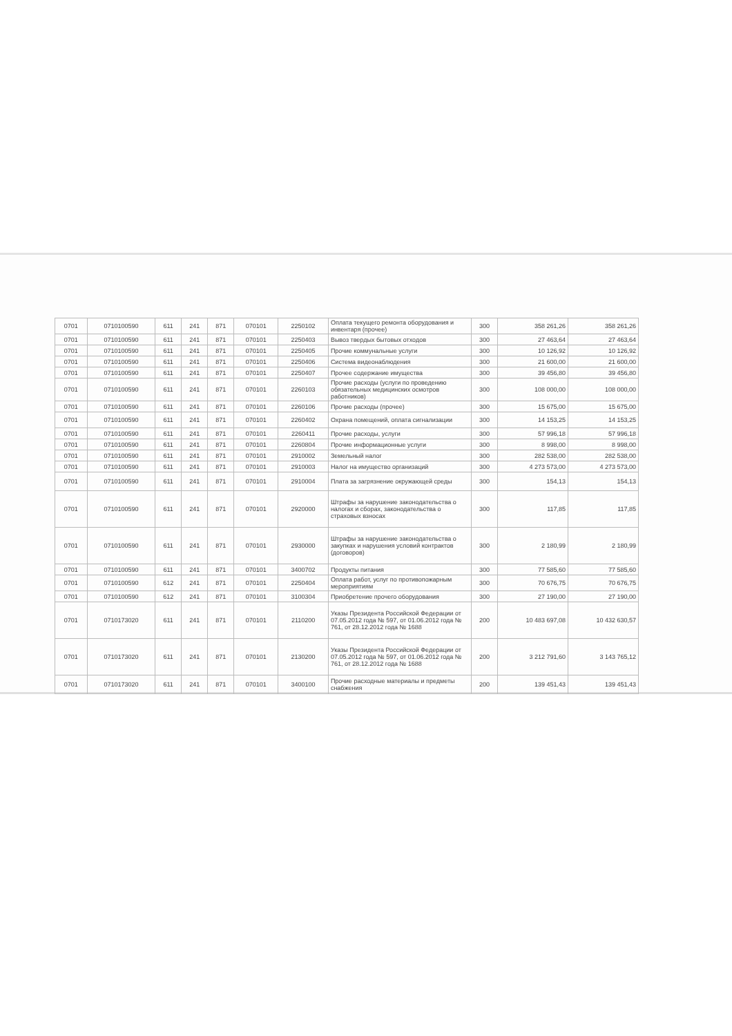| 0701 | 0710100590 | 611 | 241 | 871 | 070101 | 2250102 | Оплата текущего ремонта оборудования и инвентаря (прочее) | 300 | 358 261,26 | 358 261,26 |
| 0701 | 0710100590 | 611 | 241 | 871 | 070101 | 2250403 | Вывоз твердых бытовых отходов | 300 | 27 463,64 | 27 463,64 |
| 0701 | 0710100590 | 611 | 241 | 871 | 070101 | 2250405 | Прочие коммунальные услуги | 300 | 10 126,92 | 10 126,92 |
| 0701 | 0710100590 | 611 | 241 | 871 | 070101 | 2250406 | Система видеонаблюдения | 300 | 21 600,00 | 21 600,00 |
| 0701 | 0710100590 | 611 | 241 | 871 | 070101 | 2250407 | Прочее содержание имущества | 300 | 39 456,80 | 39 456,80 |
| 0701 | 0710100590 | 611 | 241 | 871 | 070101 | 2260103 | Прочие расходы (услуги по проведению обязательных медицинских осмотров работников) | 300 | 108 000,00 | 108 000,00 |
| 0701 | 0710100590 | 611 | 241 | 871 | 070101 | 2260106 | Прочие расходы (прочее) | 300 | 15 675,00 | 15 675,00 |
| 0701 | 0710100590 | 611 | 241 | 871 | 070101 | 2260402 | Охрана помещений, оплата сигнализации | 300 | 14 153,25 | 14 153,25 |
| 0701 | 0710100590 | 611 | 241 | 871 | 070101 | 2260411 | Прочие расходы, услуги | 300 | 57 996,18 | 57 996,18 |
| 0701 | 0710100590 | 611 | 241 | 871 | 070101 | 2260804 | Прочие информационные услуги | 300 | 8 998,00 | 8 998,00 |
| 0701 | 0710100590 | 611 | 241 | 871 | 070101 | 2910002 | Земельный налог | 300 | 282 538,00 | 282 538,00 |
| 0701 | 0710100590 | 611 | 241 | 871 | 070101 | 2910003 | Налог на имущество организаций | 300 | 4 273 573,00 | 4 273 573,00 |
| 0701 | 0710100590 | 611 | 241 | 871 | 070101 | 2910004 | Плата за загрязнение окружающей среды | 300 | 154,13 | 154,13 |
| 0701 | 0710100590 | 611 | 241 | 871 | 070101 | 2920000 | Штрафы за нарушение законодательства о налогах и сборах, законодательства о страховых взносах | 300 | 117,85 | 117,85 |
| 0701 | 0710100590 | 611 | 241 | 871 | 070101 | 2930000 | Штрафы за нарушение законодательства о закупках и нарушения условий контрактов (договоров) | 300 | 2 180,99 | 2 180,99 |
| 0701 | 0710100590 | 611 | 241 | 871 | 070101 | 3400702 | Продукты питания | 300 | 77 585,60 | 77 585,60 |
| 0701 | 0710100590 | 612 | 241 | 871 | 070101 | 2250404 | Оплата работ, услуг по противопожарным мероприятиям | 300 | 70 676,75 | 70 676,75 |
| 0701 | 0710100590 | 612 | 241 | 871 | 070101 | 3100304 | Приобретение прочего оборудования | 300 | 27 190,00 | 27 190,00 |
| 0701 | 0710173020 | 611 | 241 | 871 | 070101 | 2110200 | Указы Президента Российской Федерации от 07.05.2012 года № 597, от 01.06.2012 года № 761, от 28.12.2012 года № 1688 | 200 | 10 483 697,08 | 10 432 630,57 |
| 0701 | 0710173020 | 611 | 241 | 871 | 070101 | 2130200 | Указы Президента Российской Федерации от 07.05.2012 года № 597, от 01.06.2012 года № 761, от 28.12.2012 года № 1688 | 200 | 3 212 791,60 | 3 143 765,12 |
| 0701 | 0710173020 | 611 | 241 | 871 | 070101 | 3400100 | Прочие расходные материалы и предметы снабжения | 200 | 139 451,43 | 139 451,43 |